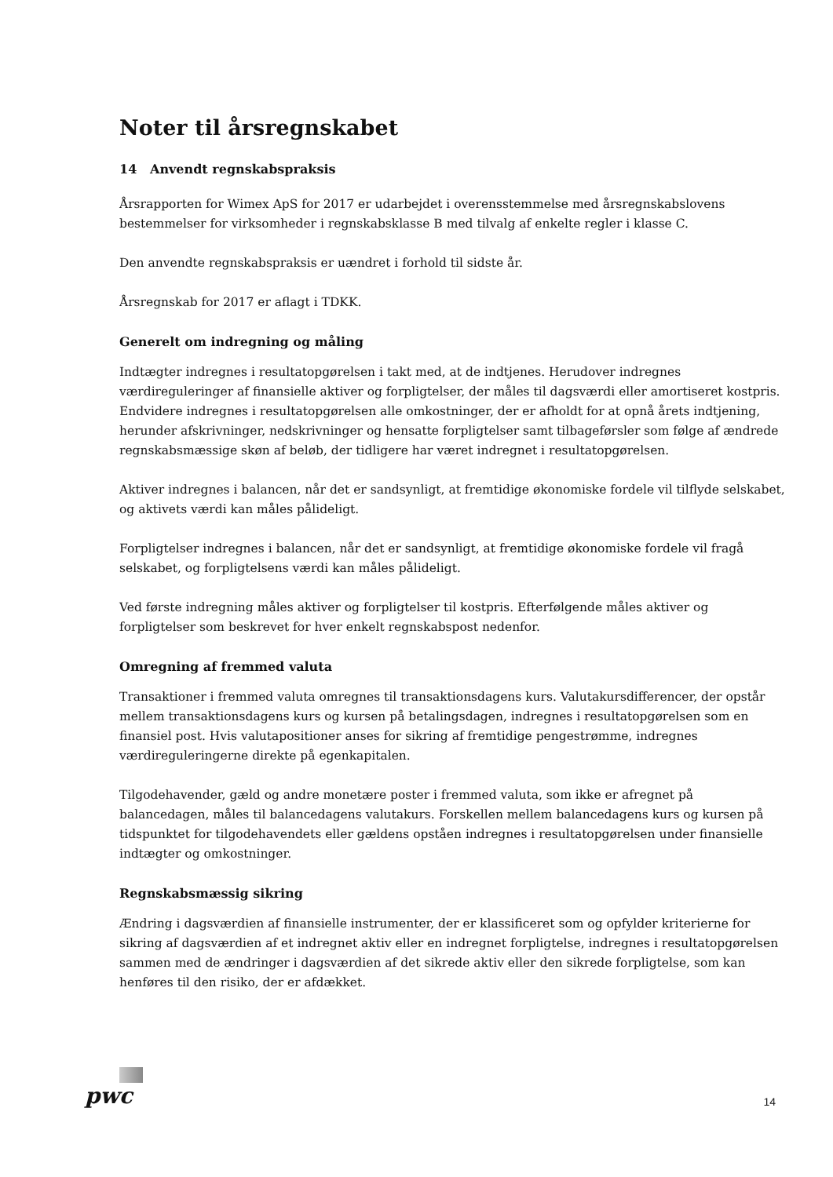Noter til årsregnskabet
14 Anvendt regnskabspraksis
Årsrapporten for Wimex ApS for 2017 er udarbejdet i overensstemmelse med årsregnskabslovens bestemmelser for virksomheder i regnskabsklasse B med tilvalg af enkelte regler i klasse C.
Den anvendte regnskabspraksis er uændret i forhold til sidste år.
Årsregnskab for 2017 er aflagt i TDKK.
Generelt om indregning og måling
Indtægter indregnes i resultatopgørelsen i takt med, at de indtjenes. Herudover indregnes værdireguleringer af finansielle aktiver og forpligtelser, der måles til dagsværdi eller amortiseret kostpris. Endvidere indregnes i resultatopgørelsen alle omkostninger, der er afholdt for at opnå årets indtjening, herunder afskrivninger, nedskrivninger og hensatte forpligtelser samt tilbageførsler som følge af ændrede regnskabsmæssige skøn af beløb, der tidligere har været indregnet i resultatopgørelsen.
Aktiver indregnes i balancen, når det er sandsynligt, at fremtidige økonomiske fordele vil tilflyde selskabet, og aktivets værdi kan måles pålideligt.
Forpligtelser indregnes i balancen, når det er sandsynligt, at fremtidige økonomiske fordele vil fragå selskabet, og forpligtelsens værdi kan måles pålideligt.
Ved første indregning måles aktiver og forpligtelser til kostpris. Efterfølgende måles aktiver og forpligtelser som beskrevet for hver enkelt regnskabspost nedenfor.
Omregning af fremmed valuta
Transaktioner i fremmed valuta omregnes til transaktionsdagens kurs. Valutakursdifferencer, der opstår mellem transaktionsdagens kurs og kursen på betalingsdagen, indregnes i resultatopgørelsen som en finansiel post. Hvis valutapositioner anses for sikring af fremtidige pengestrømme, indregnes værdireguleringerne direkte på egenkapitalen.
Tilgodehavender, gæld og andre monetære poster i fremmed valuta, som ikke er afregnet på balancedagen, måles til balancedagens valutakurs. Forskellen mellem balancedagens kurs og kursen på tidspunktet for tilgodehavendets eller gældens opståen indregnes i resultatopgørelsen under finansielle indtægter og omkostninger.
Regnskabsmæssig sikring
Ændring i dagsværdien af finansielle instrumenter, der er klassificeret som og opfylder kriterierne for sikring af dagsværdien af et indregnet aktiv eller en indregnet forpligtelse, indregnes i resultatopgørelsen sammen med de ændringer i dagsværdien af det sikrede aktiv eller den sikrede forpligtelse, som kan henføres til den risiko, der er afdækket.
pwc
14